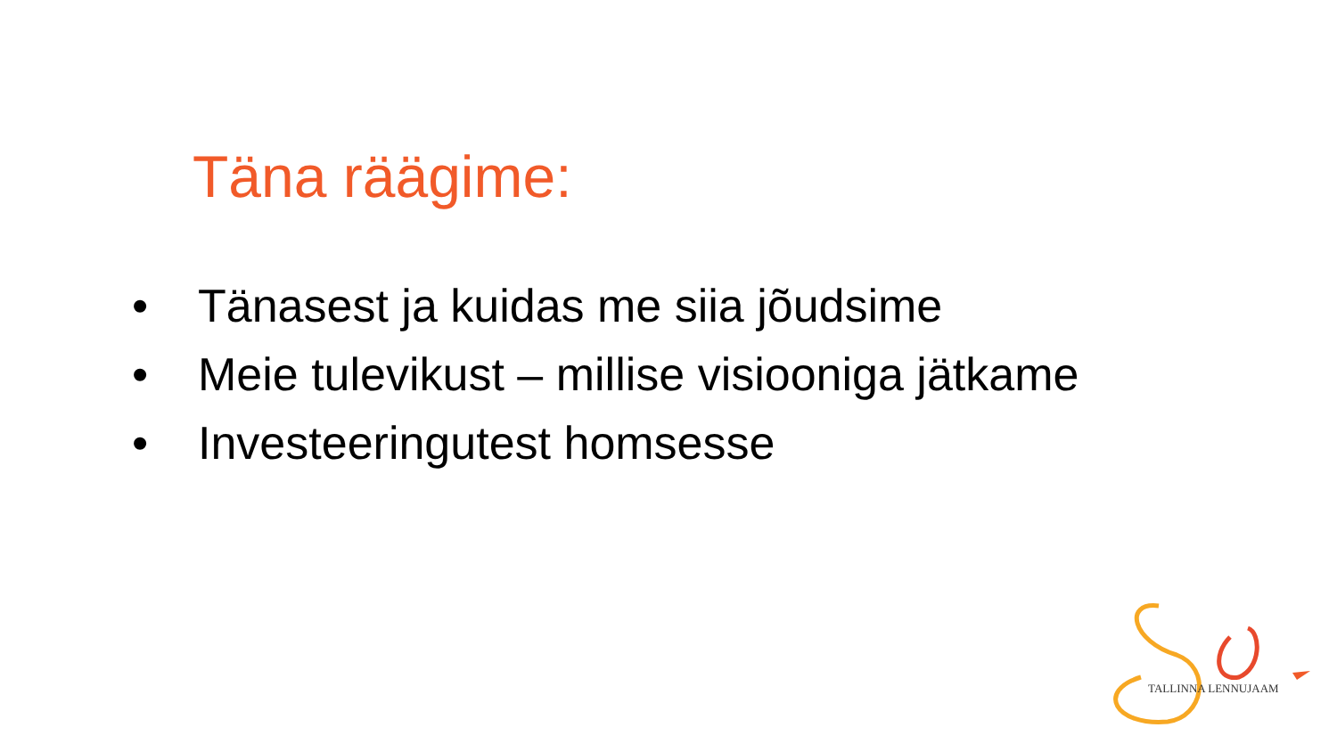Täna räägime:
• Tänasest ja kuidas me siia jõudsime
• Meie tulevikust – millise visiooniga jätkame
• Investeeringutest homsesse
TALLINNA LENNUJAAM